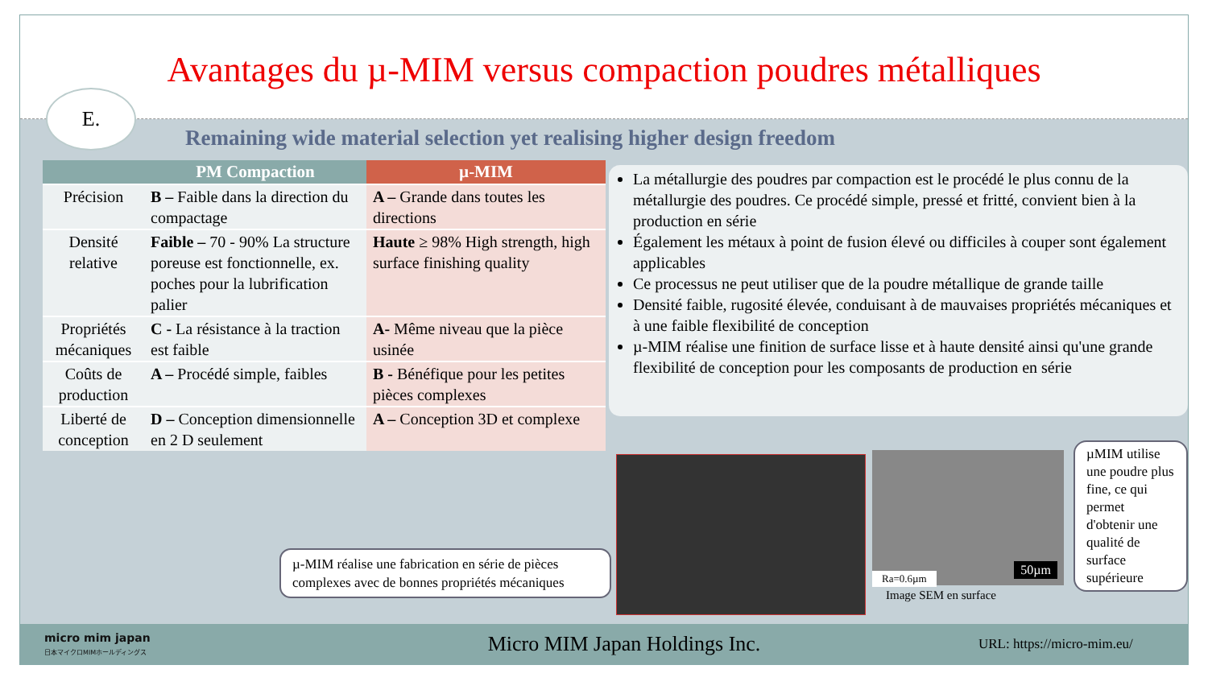Avantages du µ-MIM versus compaction poudres métalliques
E.
Remaining wide material selection yet realising higher design freedom
| | PM Compaction | µ-MIM |
| --- | --- | --- |
| Précision | B – Faible dans la direction du compactage | A – Grande dans toutes les directions |
| Densité relative | Faible – 70 - 90% La structure poreuse est fonctionnelle, ex. poches pour la lubrification palier | Haute ≥ 98% High strength, high surface finishing quality |
| Propriétés mécaniques | C - La résistance à la traction est faible | A- Même niveau que la pièce usinée |
| Coûts de production | A – Procédé simple, faibles | B - Bénéfique pour les petites pièces complexes |
| Liberté de conception | D – Conception dimensionnelle en 2 D seulement | A – Conception 3D et complexe |
La métallurgie des poudres par compaction est le procédé le plus connu de la métallurgie des poudres. Ce procédé simple, pressé et fritté, convient bien à la production en série
Également les métaux à point de fusion élevé ou difficiles à couper sont également applicables
Ce processus ne peut utiliser que de la poudre métallique de grande taille
Densité faible, rugosité élevée, conduisant à de mauvaises propriétés mécaniques et à une faible flexibilité de conception
µ-MIM réalise une finition de surface lisse et à haute densité ainsi qu'une grande flexibilité de conception pour les composants de production en série
µ-MIM réalise une fabrication en série de pièces complexes avec de bonnes propriétés mécaniques
50µm
Ra=0.6µm
Image SEM en surface
µMIM utilise une poudre plus fine, ce qui permet d'obtenir une qualité de surface supérieure
micro mim japan
日本マイクロMIMホールディングス
Micro MIM Japan Holdings Inc.
URL: https://micro-mim.eu/